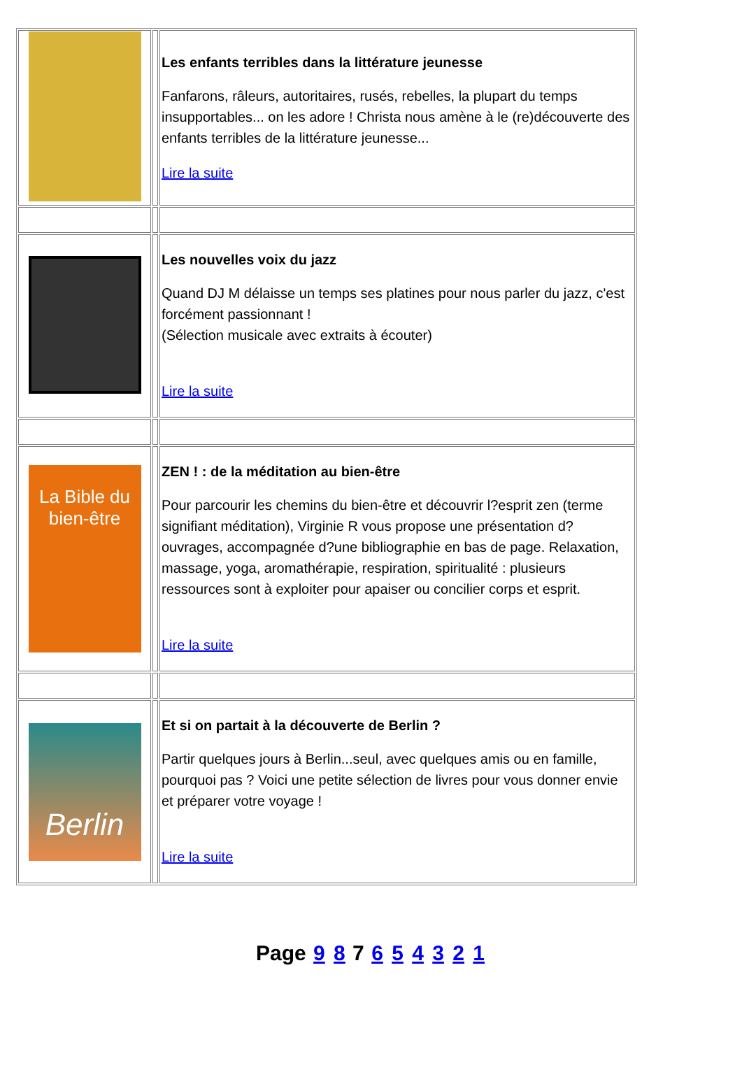| | | Les enfants terribles dans la littérature jeunesse Fanfarons, râleurs, autoritaires, rusés, rebelles, la plupart du temps insupportables... on les adore ! Christa nous amène à le (re)découverte des enfants terribles de la littérature jeunesse... Lire la suite |
| | | Les nouvelles voix du jazz Quand DJ M délaisse un temps ses platines pour nous parler du jazz, c'est forcément passionnant ! (Sélection musicale avec extraits à écouter) Lire la suite |
| La Bible du bien-être | | ZEN ! : de la méditation au bien-être Pour parcourir les chemins du bien-être et découvrir l?esprit zen (terme signifiant méditation), Virginie R vous propose une présentation d?ouvrages, accompagnée d?une bibliographie en bas de page. Relaxation, massage, yoga, aromathérapie, respiration, spiritualité : plusieurs ressources sont à exploiter pour apaiser ou concilier corps et esprit. Lire la suite |
| Berlin | | Et si on partait à la découverte de Berlin ? Partir quelques jours à Berlin...seul, avec quelques amis ou en famille, pourquoi pas ? Voici une petite sélection de livres pour vous donner envie et préparer votre voyage ! Lire la suite |
Page 9 8 7 6 5 4 3 2 1